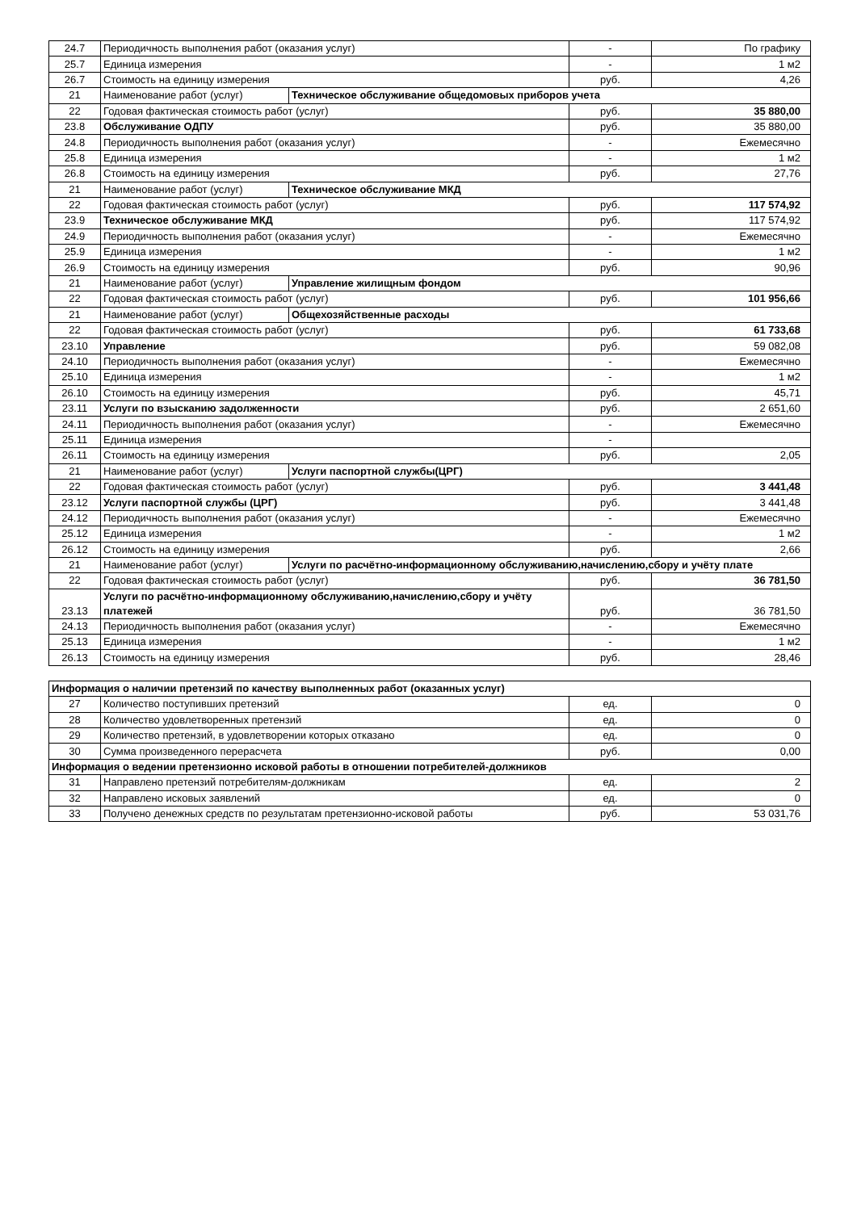| 24.7 | Периодичность выполнения работ (оказания услуг) | | - | По графику |
| 25.7 | Единица измерения | | - | 1 м2 |
| 26.7 | Стоимость на единицу измерения | | руб. | 4,26 |
| 21 | Наименование работ (услуг) | Техническое обслуживание общедомовых приборов учета | | |
| 22 | Годовая фактическая стоимость работ (услуг) | | руб. | 35 880,00 |
| 23.8 | Обслуживание ОДПУ | | руб. | 35 880,00 |
| 24.8 | Периодичность выполнения работ (оказания услуг) | | - | Ежемесячно |
| 25.8 | Единица измерения | | - | 1 м2 |
| 26.8 | Стоимость на единицу измерения | | руб. | 27,76 |
| 21 | Наименование работ (услуг) | Техническое обслуживание МКД | | |
| 22 | Годовая фактическая стоимость работ (услуг) | | руб. | 117 574,92 |
| 23.9 | Техническое обслуживание МКД | | руб. | 117 574,92 |
| 24.9 | Периодичность выполнения работ (оказания услуг) | | - | Ежемесячно |
| 25.9 | Единица измерения | | - | 1 м2 |
| 26.9 | Стоимость на единицу измерения | | руб. | 90,96 |
| 21 | Наименование работ (услуг) | Управление жилищным фондом | | |
| 22 | Годовая фактическая стоимость работ (услуг) | | руб. | 101 956,66 |
| 21 | Наименование работ (услуг) | Общехозяйственные расходы | | |
| 22 | Годовая фактическая стоимость работ (услуг) | | руб. | 61 733,68 |
| 23.10 | Управление | | руб. | 59 082,08 |
| 24.10 | Периодичность выполнения работ (оказания услуг) | | - | Ежемесячно |
| 25.10 | Единица измерения | | - | 1 м2 |
| 26.10 | Стоимость на единицу измерения | | руб. | 45,71 |
| 23.11 | Услуги по взысканию задолженности | | руб. | 2 651,60 |
| 24.11 | Периодичность выполнения работ (оказания услуг) | | - | Ежемесячно |
| 25.11 | Единица измерения | | - | |
| 26.11 | Стоимость на единицу измерения | | руб. | 2,05 |
| 21 | Наименование работ (услуг) | Услуги паспортной службы(ЦРГ) | | |
| 22 | Годовая фактическая стоимость работ (услуг) | | руб. | 3 441,48 |
| 23.12 | Услуги паспортной службы (ЦРГ) | | руб. | 3 441,48 |
| 24.12 | Периодичность выполнения работ (оказания услуг) | | - | Ежемесячно |
| 25.12 | Единица измерения | | - | 1 м2 |
| 26.12 | Стоимость на единицу измерения | | руб. | 2,66 |
| 21 | Наименование работ (услуг) | Услуги по расчётно-информационному обслуживанию,начислению,сбору и учёту плате | | |
| 22 | Годовая фактическая стоимость работ (услуг) | | руб. | 36 781,50 |
| 23.13 | Услуги по расчётно-информационному обслуживанию,начислению,сбору и учёту платежей | | руб. | 36 781,50 |
| 24.13 | Периодичность выполнения работ (оказания услуг) | | - | Ежемесячно |
| 25.13 | Единица измерения | | - | 1 м2 |
| 26.13 | Стоимость на единицу измерения | | руб. | 28,46 |
| Информация о наличии претензий по качеству выполненных работ (оказанных услуг) | | | |
| 27 | Количество поступивших претензий | ед. | 0 |
| 28 | Количество удовлетворенных претензий | ед. | 0 |
| 29 | Количество претензий, в удовлетворении которых отказано | ед. | 0 |
| 30 | Сумма произведенного перерасчета | руб. | 0,00 |
| Информация о ведении претензионно исковой работы в отношении потребителей-должников | | | |
| 31 | Направлено претензий потребителям-должникам | ед. | 2 |
| 32 | Направлено исковых заявлений | ед. | 0 |
| 33 | Получено денежных средств по результатам претензионно-исковой работы | руб. | 53 031,76 |